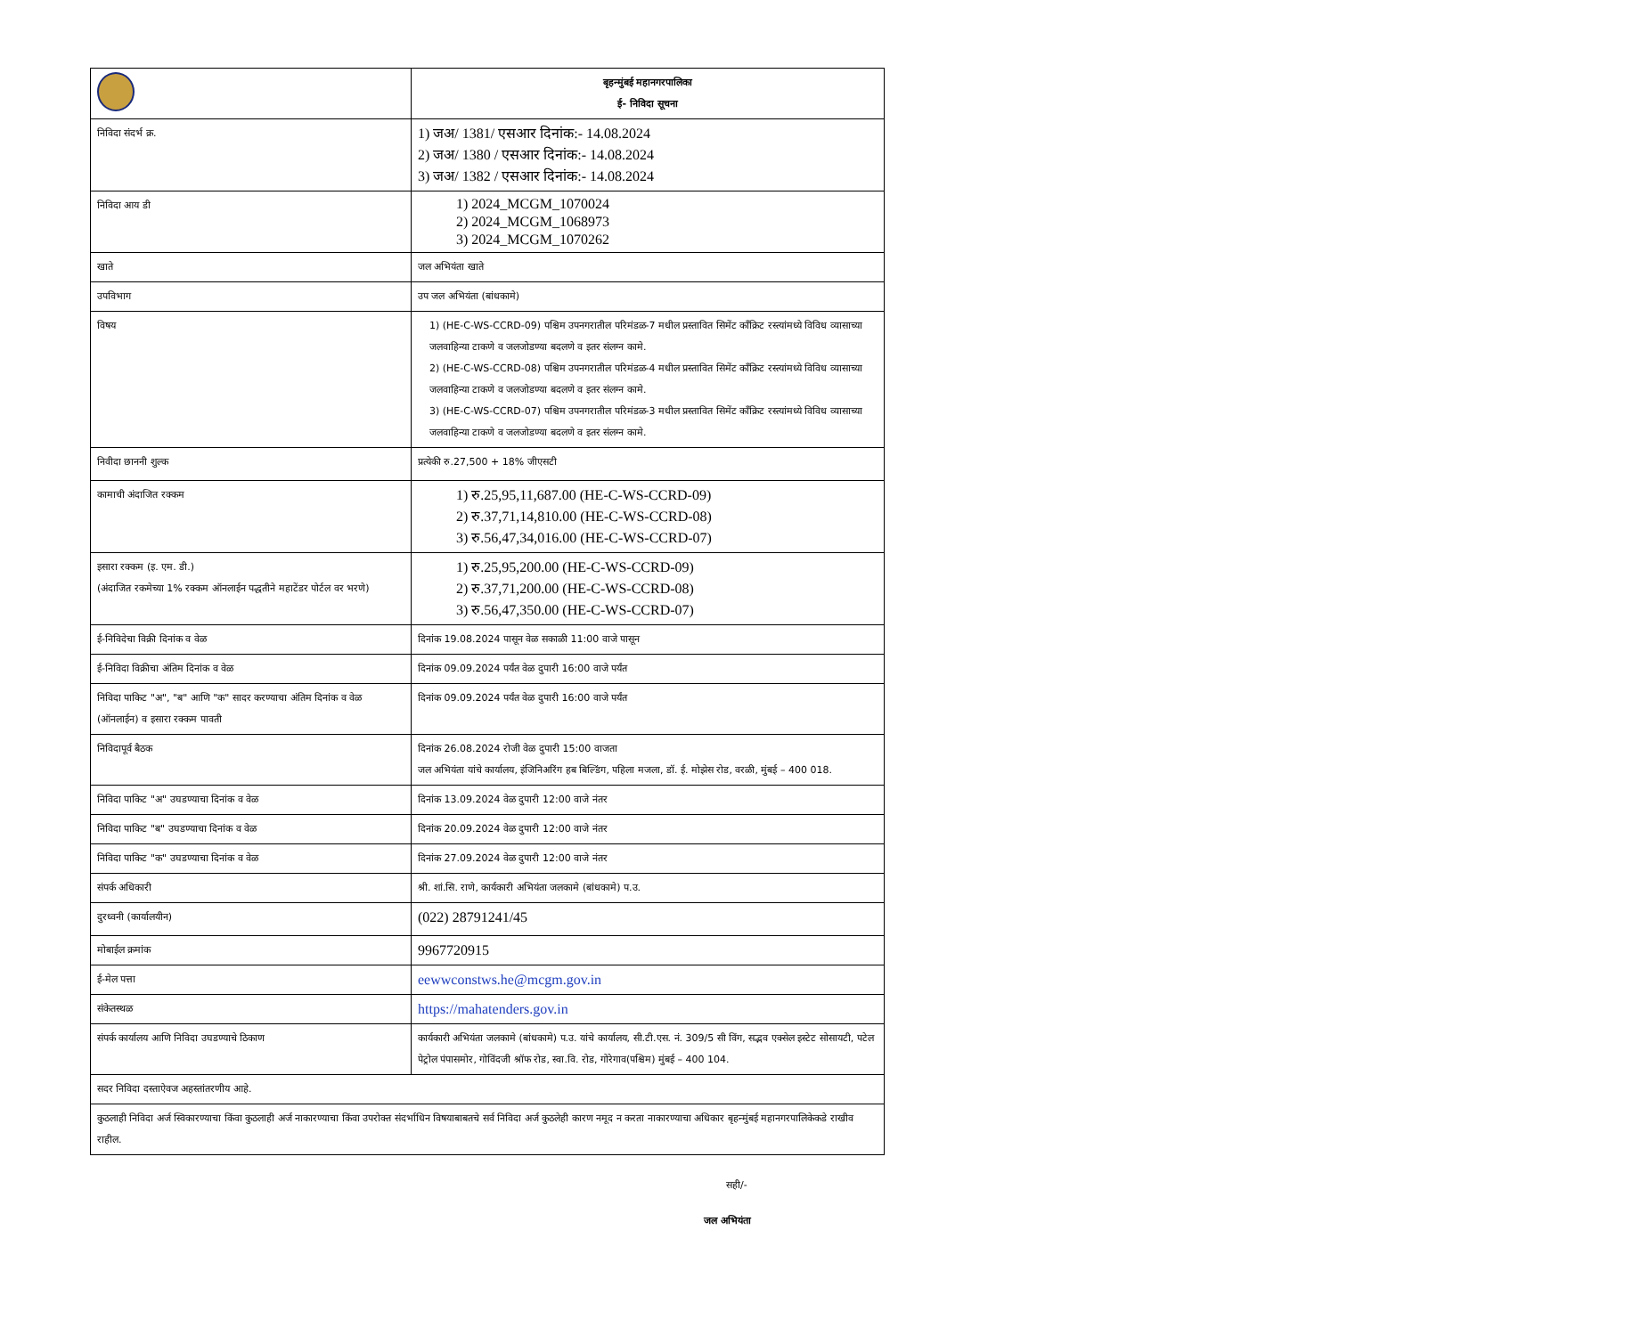| | बृहन्मुंबई महानगरपालिका ई- निविदा सूचना |
| निविदा संदर्भ क्र. | 1) जअ/ 1381/ एसआर दिनांक:- 14.08.2024 2) जअ/ 1380 / एसआर दिनांक:- 14.08.2024 3) जअ/ 1382 / एसआर दिनांक:- 14.08.2024 |
| निविदा आय डी | 1) 2024_MCGM_1070024 2) 2024_MCGM_1068973 3) 2024_MCGM_1070262 |
| खाते | जल अभियंता खाते |
| उपविभाग | उप जल अभियंता (बांधकामे) |
| विषय | 1) (HE-C-WS-CCRD-09) पश्चिम उपनगरातील परिमंडळ-7 मधील प्रस्तावित सिमेंट कॉंक्रिट रस्त्यांमध्ये विविध व्यासाच्या जलवाहिन्या टाकणे व जलजोडण्या बदलणे व इतर संलग्न कामे. 2) (HE-C-WS-CCRD-08) पश्चिम उपनगरातील परिमंडळ-4 मधील प्रस्तावित सिमेंट कॉंक्रिट रस्त्यांमध्ये विविध व्यासाच्या जलवाहिन्या टाकणे व जलजोडण्या बदलणे व इतर संलग्न कामे. 3) (HE-C-WS-CCRD-07) पश्चिम उपनगरातील परिमंडळ-3 मधील प्रस्तावित सिमेंट कॉंक्रिट रस्त्यांमध्ये विविध व्यासाच्या जलवाहिन्या टाकणे व जलजोडण्या बदलणे व इतर संलग्न कामे. |
| निवीदा छाननी शुल्क | प्रत्येकी रु.27,500 + 18% जीएसटी |
| कामाची अंदाजित रक्कम | 1) रु.25,95,11,687.00 (HE-C-WS-CCRD-09) 2) रु.37,71,14,810.00 (HE-C-WS-CCRD-08) 3) रु.56,47,34,016.00 (HE-C-WS-CCRD-07) |
| इसारा रक्कम (इ. एम. डी.) (अंदाजित रकमेच्या 1% रक्कम ऑनलाईन पद्धतीने महाटेंडर पोर्टल वर भरणे) | 1) रु.25,95,200.00 (HE-C-WS-CCRD-09) 2) रु.37,71,200.00 (HE-C-WS-CCRD-08) 3) रु.56,47,350.00 (HE-C-WS-CCRD-07) |
| ई-निविदेचा विक्री दिनांक व वेळ | दिनांक 19.08.2024 पासून वेळ सकाळी 11:00 वाजे पासून |
| ई-निविदा विक्रीचा अंतिम दिनांक व वेळ | दिनांक 09.09.2024 पर्यंत वेळ दुपारी 16:00 वाजे पर्यंत |
| निविदा पाकिट "अ", "ब" आणि "क" सादर करण्याचा अंतिम दिनांक व वेळ (ऑनलाईन) व इसारा रक्कम पावती | दिनांक 09.09.2024 पर्यंत वेळ दुपारी 16:00 वाजे पर्यंत |
| निविदापूर्व बैठक | दिनांक 26.08.2024 रोजी वेळ दुपारी 15:00 वाजता जल अभियंता यांचे कार्यालय, इंजिनिअरिंग हब बिल्डिंग, पहिला मजला, डॉ. ई. मोझेस रोड, वरळी, मुंबई – 400 018. |
| निविदा पाकिट "अ" उघडण्याचा दिनांक व वेळ | दिनांक 13.09.2024 वेळ दुपारी 12:00 वाजे नंतर |
| निविदा पाकिट "ब" उघडण्याचा दिनांक व वेळ | दिनांक 20.09.2024 वेळ दुपारी 12:00 वाजे नंतर |
| निविदा पाकिट "क" उघडण्याचा दिनांक व वेळ | दिनांक 27.09.2024 वेळ दुपारी 12:00 वाजे नंतर |
| संपर्क अधिकारी | श्री. शां.सि. राणे, कार्यकारी अभियंता जलकामे (बांधकामे) प.उ. |
| दुरध्वनी (कार्यालयीन) | (022) 28791241/45 |
| मोबाईल क्रमांक | 9967720915 |
| ई-मेल पत्ता | eewwconstws.he@mcgm.gov.in |
| संकेतस्थळ | https://mahatenders.gov.in |
| संपर्क कार्यालय आणि निविदा उघडण्याचे ठिकाण | कार्यकारी अभियंता जलकामे (बांधकामे) प.उ. यांचे कार्यालय, सी.टी.एस. नं. 309/5 सी विंग, सद्भव एक्सेल इस्टेट सोसायटी, पटेल पेट्रोल पंपासमोर, गोविंदजी श्रॉफ रोड, स्वा.वि. रोड, गोरेगाव(पश्चिम) मुंबई – 400 104. |
| सदर निविदा दस्ताऐवज अहस्तांतरणीय आहे. | |
| कुठलाही निविदा अर्ज स्विकारण्याचा किंवा कुठलाही अर्ज नाकारण्याचा किंवा उपरोक्त संदर्भाधिन विषयाबाबतचे सर्व निविदा अर्ज कुठलेही कारण नमूद न करता नाकारण्याचा अधिकार बृहन्मुंबई महानगरपालिकेकडे राखीव राहील. | |
सही/-
जल अभियंता